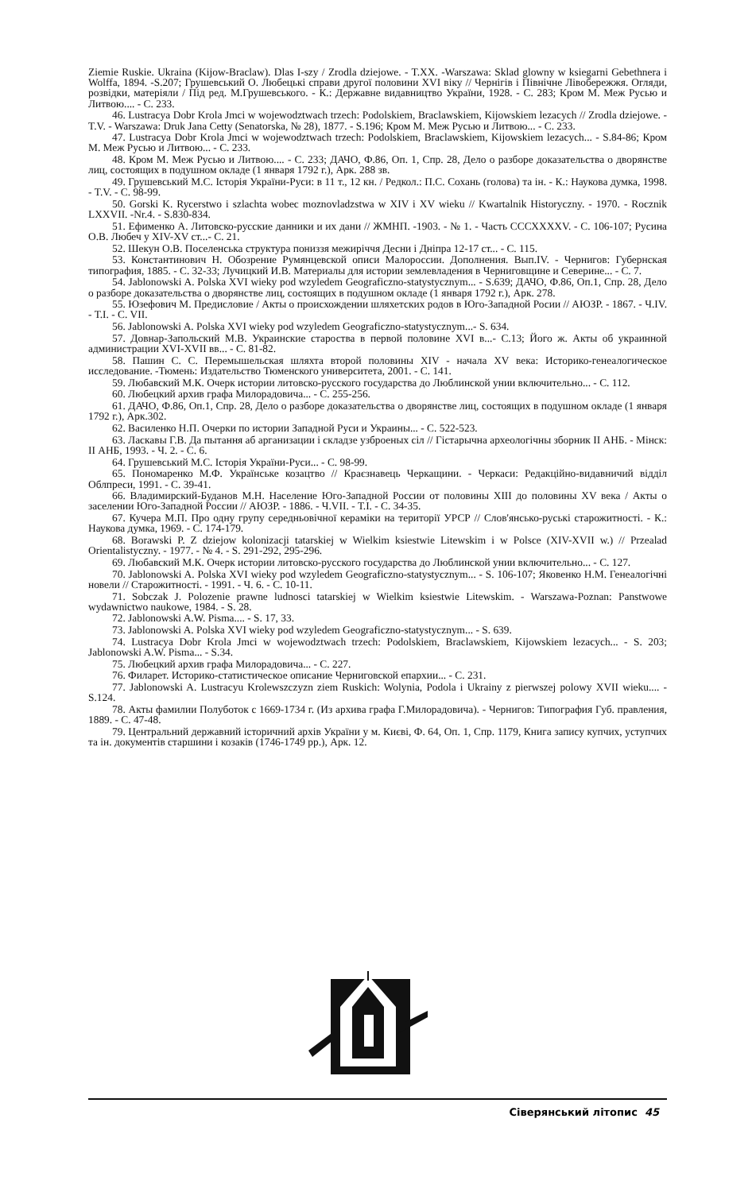Ziemie Ruskie. Ukraina (Kijow-Braclaw). Dlas I-szy / Zrodla dziejowe. - T.XX. -Warszawa: Sklad glowny w ksiegarni Gebethnera i Wolffa, 1894. -S.207; Грушевський О. Любецькі справи другої половини XVI віку // Чернігів і Північне Лівобережжя. Огляди, розвідки, матеріяли / Під ред. М.Грушевського. - К.: Державне видавництво України, 1928. - С. 283; Кром М. Меж Русью и Литвою.... - С. 233.
46. Lustracya Dobr Krola Jmci w wojewodztwach trzech: Podolskiem, Braclawskiem, Kijowskiem lezacych // Zrodla dziejowe. - T.V. - Warszawa: Druk Jana Cetty (Senatorska, № 28), 1877. - S.196; Кром М. Меж Русью и Литвою... - С. 233.
47. Lustracya Dobr Krola Jmci w wojewodztwach trzech: Podolskiem, Braclawskiem, Kijowskiem lezacych... - S.84-86; Кром М. Меж Русью и Литвою... - С. 233.
48. Кром М. Меж Русью и Литвою.... - С. 233; ДАЧО, Ф.86, Оп. 1, Спр. 28, Дело о разборе доказательства о дворянстве лиц, состоящих в подушном окладе (1 января 1792 г.), Арк. 288 зв.
49. Грушевський М.С. Історія України-Руси: в 11 т., 12 кн. / Редкол.: П.С. Сохань (голова) та ін. - К.: Наукова думка, 1998. - T.V. - С. 98-99.
50. Gorski K. Rycerstwo i szlachta wobec moznovladzstwa w XIV i XV wieku // Kwartalnik Historyczny. - 1970. - Rocznik LXXVII. -Nr.4. - S.830-834.
51. Ефименко А. Литовско-русские данники и их дани // ЖМНП. -1903. - № 1. - Часть СССХХХХV. - С. 106-107; Русина О.В. Любеч у XIV-XV ст...- С. 21.
52. Шекун О.В. Поселенська структура пониззя межиріччя Десни і Дніпра 12-17 ст... - С. 115.
53. Константинович Н. Обозрение Румянцевской описи Малороссии. Дополнения. Вып.IV. - Чернигов: Губернская типография, 1885. - С. 32-33; Лучицкий И.В. Материалы для истории землевладения в Черниговщине и Северине... - С. 7.
54. Jablonowski A. Polska XVI wieky pod wzyledem Geograficzno-statystycznym... - S.639; ДАЧО, Ф.86, Оп.1, Спр. 28, Дело о разборе доказательства о дворянстве лиц, состоящих в подушном окладе (1 января 1792 г.), Арк. 278.
55. Юзефович М. Предисловие / Акты о происхождении шляхетских родов в Юго-Западной Росии // АЮЗР. - 1867. - Ч.IV. - Т.І. - С. VII.
56. Jablonowski A. Polska XVI wieky pod wzyledem Geograficzno-statystycznym...- S. 634.
57. Довнар-Запольский М.В. Украинские староства в первой половине XVI в...- С.13; Його ж. Акты об украинной администрации XVI-XVII вв... - С. 81-82.
58. Пашин С. С. Перемышельская шляхта второй половины XIV - начала XV века: Историко-генеалогическое исследование. -Тюмень: Издательство Тюменского университета, 2001. - С. 141.
59. Любавский М.К. Очерк истории литовско-русского государства до Люблинской унии включительно... - С. 112.
60. Любецкий архив графа Милорадовича... - С. 255-256.
61. ДАЧО, Ф.86, Оп.1, Спр. 28, Дело о разборе доказательства о дворянстве лиц, состоящих в подушном окладе (1 января 1792 г.), Арк.302.
62. Василенко Н.П. Очерки по истории Западной Руси и Украины... - С. 522-523.
63. Ласкавы Г.В. Да пытання аб арганизации і складзе узброеных сіл // Гістарычна археологічны зборник II АНБ. - Мінск: II АНБ, 1993. - Ч. 2. - С. 6.
64. Грушевський М.С. Історія України-Руси... - С. 98-99.
65. Пономаренко М.Ф. Українське козацтво // Краєзнавець Черкащини. - Черкаси: Редакційно-видавничий відділ Облпреси, 1991. - С. 39-41.
66. Владимирский-Буданов М.Н. Население Юго-Западной России от половины XIII до половины XV века / Акты о заселении Юго-Западной России // АЮЗР. - 1886. - Ч.VII. - Т.I. - С. 34-35.
67. Кучера М.П. Про одну групу середньовічної кераміки на території УРСР // Слов'янсько-руські старожитності. - К.: Наукова думка, 1969. - С. 174-179.
68. Borawski P. Z dziejow kolonizacji tatarskiej w Wielkim ksiestwie Litewskim i w Polsce (XIV-XVII w.) // Przealad Orientalistyczny. - 1977. - № 4. - S. 291-292, 295-296.
69. Любавский М.К. Очерк истории литовско-русского государства до Люблинской унии включительно... - С. 127.
70. Jablonowski A. Polska XVI wieky pod wzyledem Geograficzno-statystycznym... - S. 106-107; Яковенко Н.М. Генеалогічні новели // Старожитності. - 1991. - Ч. 6. - С. 10-11.
71. Sobczak J. Polozenie prawne ludnosci tatarskiej w Wielkim ksiestwie Litewskim. - Warszawa-Poznan: Panstwowe wydawnictwo naukowe, 1984. - S. 28.
72. Jablonowski A.W. Pisma.... - S. 17, 33.
73. Jablonowski A. Polska XVI wieky pod wzyledem Geograficzno-statystycznym... - S. 639.
74. Lustracya Dobr Krola Jmci w wojewodztwach trzech: Podolskiem, Braclawskiem, Kijowskiem lezacych... - S. 203; Jablonowski A.W. Pisma... - S.34.
75. Любецкий архив графа Милорадовича... - С. 227.
76. Филарет. Историко-статистическое описание Черниговской епархии... - С. 231.
77. Jablonowski A. Lustracyu Krolewszczyzn ziem Ruskich: Wolynia, Podola i Ukrainy z pierwszej polowy XVII wieku.... -S.124.
78. Акты фамилии Полуботок с 1669-1734 г. (Из архива графа Г.Милорадовича). - Чернигов: Типография Губ. правления, 1889. - С. 47-48.
79. Центральний державний історичний архів України у м. Києві, Ф. 64, Оп. 1, Спр. 1179, Книга запису купчих, уступчих та ін. документів старшини і козаків (1746-1749 рр.), Арк. 12.
Сіверянський літопис 45